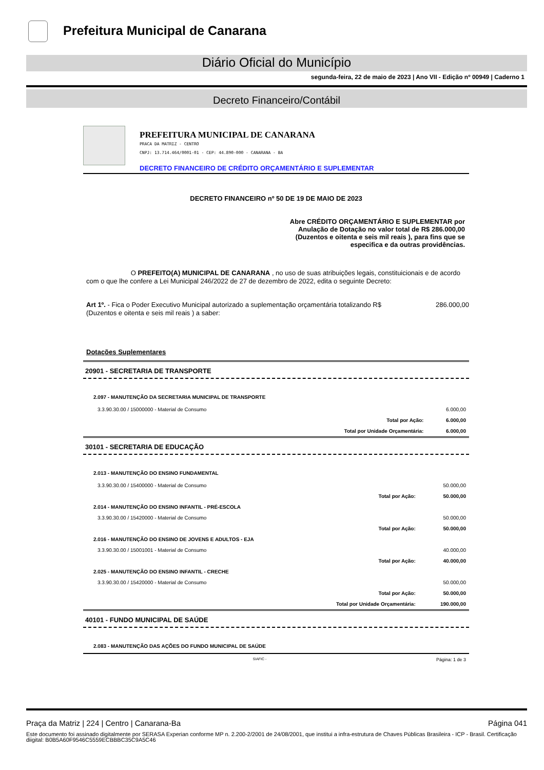Prefeitura Municipal de Canarana
Diário Oficial do Município
segunda-feira, 22 de maio de 2023 | Ano VII - Edição nº 00949 | Caderno 1
Decreto Financeiro/Contábil
PREFEITURA MUNICIPAL DE CANARANA
PRACA DA MATRIZ - CENTRO
CNPJ: 13.714.464/0001-01 - CEP: 44.890-000 - CANARANA - BA
DECRETO FINANCEIRO DE CRÉDITO ORÇAMENTÁRIO E SUPLEMENTAR
DECRETO FINANCEIRO nº 50 DE 19 DE MAIO DE 2023
Abre CRÉDITO ORÇAMENTÁRIO E SUPLEMENTAR por Anulação de Dotação no valor total de R$ 286.000,00 (Duzentos e oitenta e seis mil reais ), para fins que se especifica e da outras providências.
O PREFEITO(A) MUNICIPAL DE CANARANA , no uso de suas atribuições legais, constituicionais e de acordo com o que lhe confere a Lei Municipal 246/2022 de 27 de dezembro de 2022, edita o seguinte Decreto:
Art 1º. - Fica o Poder Executivo Municipal autorizado a suplementação orçamentária totalizando R$ 286.000,00
(Duzentos e oitenta e seis mil reais ) a saber:
Dotações Suplementares
20901 - SECRETARIA DE TRANSPORTE
| 2.097 - MANUTENÇÃO DA SECRETARIA MUNICIPAL DE TRANSPORTE | | |
| 3.3.90.30.00 / 15000000 - Material de Consumo | | 6.000,00 |
| | Total por Ação: | 6.000,00 |
| | Total por Unidade Orçamentária: | 6.000,00 |
30101 - SECRETARIA DE EDUCAÇÃO
| 2.013 - MANUTENÇÃO DO ENSINO FUNDAMENTAL | | |
| 3.3.90.30.00 / 15400000 - Material de Consumo | | 50.000,00 |
| | Total por Ação: | 50.000,00 |
| 2.014 - MANUTENÇÃO DO ENSINO INFANTIL - PRÉ-ESCOLA | | |
| 3.3.90.30.00 / 15420000 - Material de Consumo | | 50.000,00 |
| | Total por Ação: | 50.000,00 |
| 2.016 - MANUTENÇÃO DO ENSINO DE JOVENS E ADULTOS - EJA | | |
| 3.3.90.30.00 / 15001001 - Material de Consumo | | 40.000,00 |
| | Total por Ação: | 40.000,00 |
| 2.025 - MANUTENÇÃO DO ENSINO INFANTIL - CRECHE | | |
| 3.3.90.30.00 / 15420000 - Material de Consumo | | 50.000,00 |
| | Total por Ação: | 50.000,00 |
| | Total por Unidade Orçamentária: | 190.000,00 |
40101 - FUNDO MUNICIPAL DE SAÚDE
| 2.083 - MANUTENÇÃO DAS AÇÕES DO FUNDO MUNICIPAL DE SAÚDE |
SIAFIC - Página: 1 de 3
Praça da Matriz | 224 | Centro | Canarana-Ba Página 041
Este documento foi assinado digitalmente por SERASA Experian conforme MP n. 2.200-2/2001 de 24/08/2001, que institui a infra-estrutura de Chaves Públicas Brasileira - ICP - Brasil. Certificação diigital: B0B5A60F9546C5559ECBBBC35C9A5C46